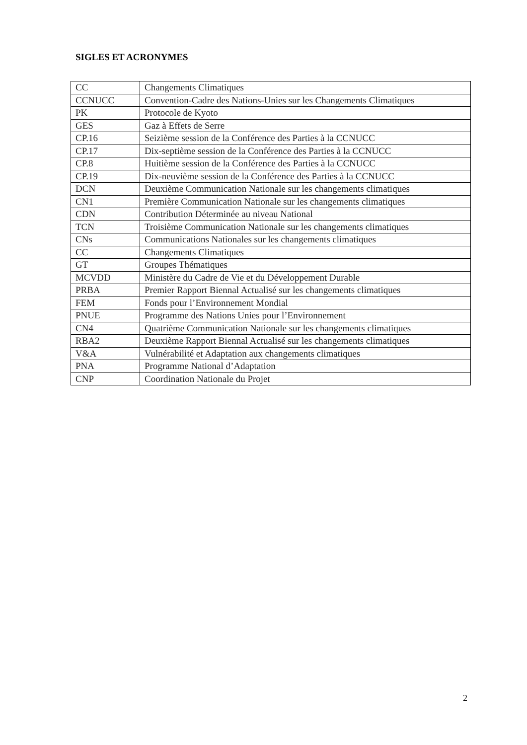SIGLES ET ACRONYMES
| CC | Changements Climatiques |
| CCNUCC | Convention-Cadre des Nations-Unies sur les Changements Climatiques |
| PK | Protocole de Kyoto |
| GES | Gaz à Effets de Serre |
| CP.16 | Seizième session de la Conférence des Parties à la CCNUCC |
| CP.17 | Dix-septième session de la Conférence des Parties à la CCNUCC |
| CP.8 | Huitième session de la Conférence des Parties à la CCNUCC |
| CP.19 | Dix-neuvième session de la Conférence des Parties à la CCNUCC |
| DCN | Deuxième Communication Nationale sur les changements climatiques |
| CN1 | Première Communication Nationale sur les changements climatiques |
| CDN | Contribution Déterminée au niveau National |
| TCN | Troisième Communication Nationale sur les changements climatiques |
| CNs | Communications Nationales sur les changements climatiques |
| CC | Changements Climatiques |
| GT | Groupes Thématiques |
| MCVDD | Ministère du Cadre de Vie et du Développement Durable |
| PRBA | Premier Rapport Biennal Actualisé sur les changements climatiques |
| FEM | Fonds pour l’Environnement Mondial |
| PNUE | Programme des Nations Unies pour l’Environnement |
| CN4 | Quatrième Communication Nationale sur les changements climatiques |
| RBA2 | Deuxième Rapport Biennal Actualisé sur les changements climatiques |
| V&A | Vulnérabilité et Adaptation aux changements climatiques |
| PNA | Programme National d’Adaptation |
| CNP | Coordination Nationale du Projet |
2